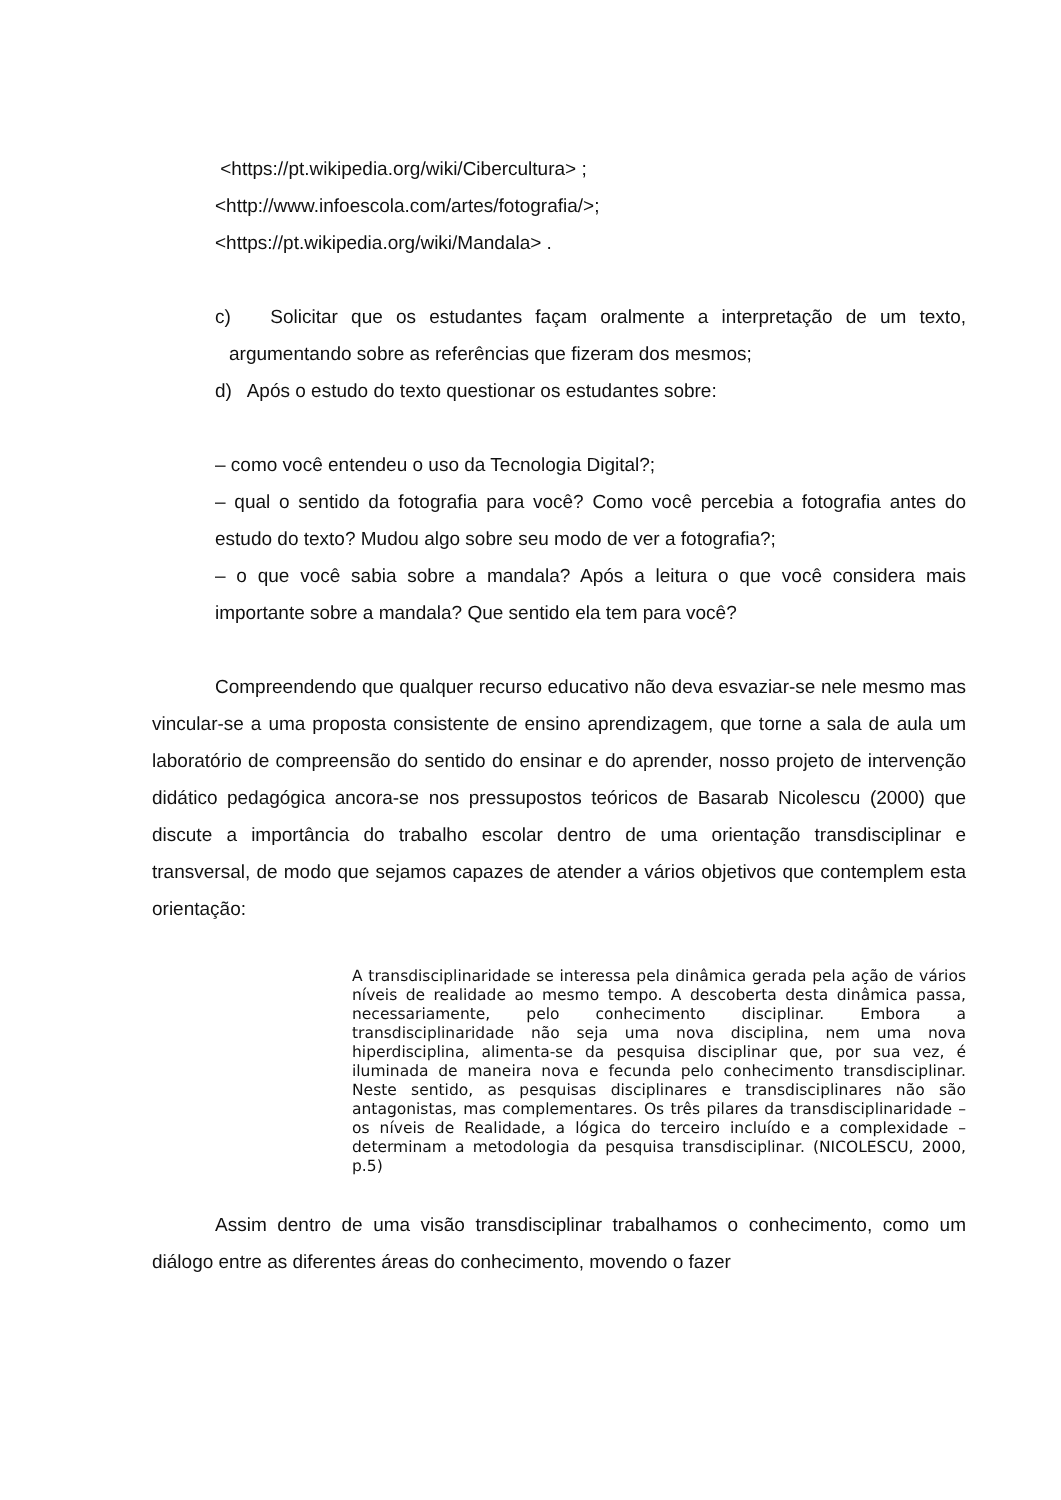<https://pt.wikipedia.org/wiki/Cibercultura> ;
<http://www.infoescola.com/artes/fotografia/>;
<https://pt.wikipedia.org/wiki/Mandala> .
c) Solicitar que os estudantes façam oralmente a interpretação de um texto, argumentando sobre as referências que fizeram dos mesmos;
d) Após o estudo do texto questionar os estudantes sobre:
– como você entendeu o uso da Tecnologia Digital?;
– qual o sentido da fotografia para você? Como você percebia a fotografia antes do estudo do texto? Mudou algo sobre seu modo de ver a fotografia?;
– o que você sabia sobre a mandala? Após a leitura o que você considera mais importante sobre a mandala? Que sentido ela tem para você?
Compreendendo que qualquer recurso educativo não deva esvaziar-se nele mesmo mas vincular-se a uma proposta consistente de ensino aprendizagem, que torne a sala de aula um laboratório de compreensão do sentido do ensinar e do aprender, nosso projeto de intervenção didático pedagógica ancora-se nos pressupostos teóricos de Basarab Nicolescu (2000) que discute a importância do trabalho escolar dentro de uma orientação transdisciplinar e transversal, de modo que sejamos capazes de atender a vários objetivos que contemplem esta orientação:
A transdisciplinaridade se interessa pela dinâmica gerada pela ação de vários níveis de realidade ao mesmo tempo. A descoberta desta dinâmica passa, necessariamente, pelo conhecimento disciplinar. Embora a transdisciplinaridade não seja uma nova disciplina, nem uma nova hiperdisciplina, alimenta-se da pesquisa disciplinar que, por sua vez, é iluminada de maneira nova e fecunda pelo conhecimento transdisciplinar. Neste sentido, as pesquisas disciplinares e transdisciplinares não são antagonistas, mas complementares. Os três pilares da transdisciplinaridade – os níveis de Realidade, a lógica do terceiro incluído e a complexidade – determinam a metodologia da pesquisa transdisciplinar. (NICOLESCU, 2000, p.5)
Assim dentro de uma visão transdisciplinar trabalhamos o conhecimento, como um diálogo entre as diferentes áreas do conhecimento, movendo o fazer